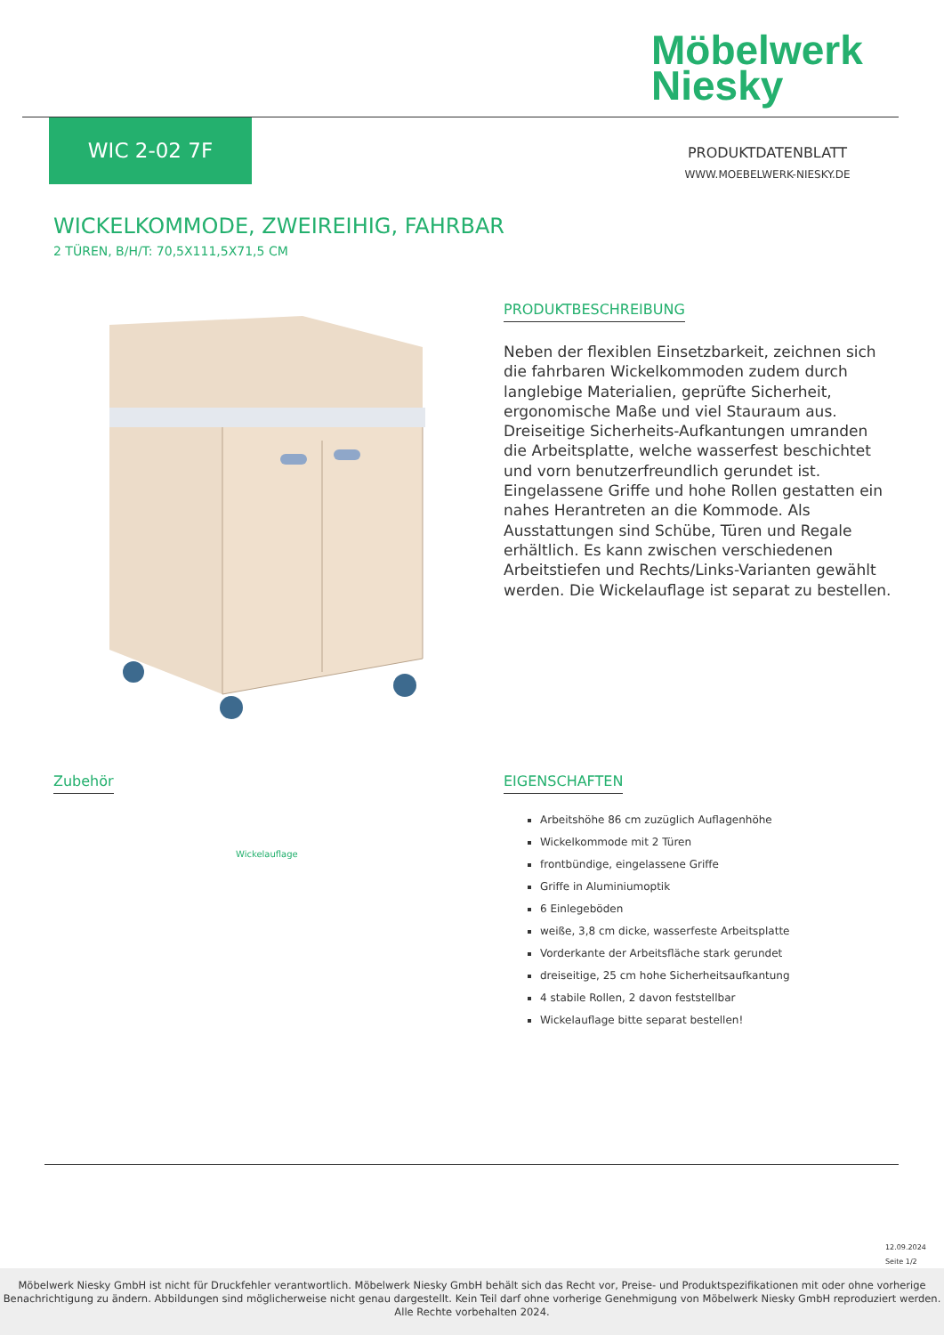Möbelwerk
Niesky
WIC 2-02 7F
PRODUKTDATENBLATT
WWW.MOEBELWERK-NIESKY.DE
WICKELKOMMODE, ZWEIREIHIG, FAHRBAR
2 TÜREN, B/H/T: 70,5X111,5X71,5 CM
PRODUKTBESCHREIBUNG
Neben der flexiblen Einsetzbarkeit, zeichnen sich die fahrbaren Wickelkommoden zudem durch langlebige Materialien, geprüfte Sicherheit, ergonomische Maße und viel Stauraum aus. Dreiseitige Sicherheits-Aufkantungen umranden die Arbeitsplatte, welche wasserfest beschichtet und vorn benutzerfreundlich gerundet ist. Eingelassene Griffe und hohe Rollen gestatten ein nahes Herantreten an die Kommode. Als Ausstattungen sind Schübe, Türen und Regale erhältlich. Es kann zwischen verschiedenen Arbeitstiefen und Rechts/Links-Varianten gewählt werden. Die Wickelauflage ist separat zu bestellen.
Zubehör
Wickelauflage
EIGENSCHAFTEN
Arbeitshöhe 86 cm zuzüglich Auflagenhöhe
Wickelkommode mit 2 Türen
frontbündige, eingelassene Griffe
Griffe in Aluminiumoptik
6 Einlegeböden
weiße, 3,8 cm dicke, wasserfeste Arbeitsplatte
Vorderkante der Arbeitsfläche stark gerundet
dreiseitige, 25 cm hohe Sicherheitsaufkantung
4 stabile Rollen, 2 davon feststellbar
Wickelauflage bitte separat bestellen!
12.09.2024
Seite 1/2
Möbelwerk Niesky GmbH ist nicht für Druckfehler verantwortlich. Möbelwerk Niesky GmbH behält sich das Recht vor, Preise- und Produktspezifikationen mit oder ohne vorherige Benachrichtigung zu ändern. Abbildungen sind möglicherweise nicht genau dargestellt. Kein Teil darf ohne vorherige Genehmigung von Möbelwerk Niesky GmbH reproduziert werden. Alle Rechte vorbehalten 2024.